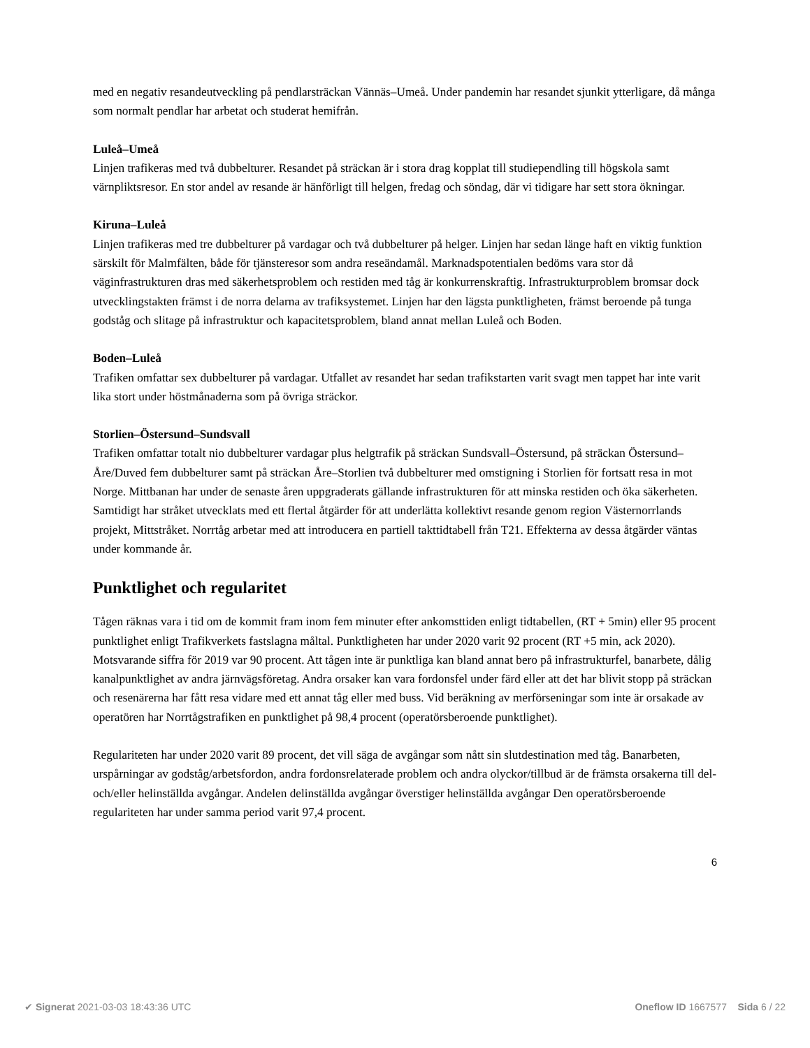med en negativ resandeutveckling på pendlarsträckan Vännäs–Umeå. Under pandemin har resandet sjunkit ytterligare, då många som normalt pendlar har arbetat och studerat hemifrån.
Luleå–Umeå
Linjen trafikeras med två dubbelturer. Resandet på sträckan är i stora drag kopplat till studiependling till högskola samt värnpliktsresor. En stor andel av resande är hänförligt till helgen, fredag och söndag, där vi tidigare har sett stora ökningar.
Kiruna–Luleå
Linjen trafikeras med tre dubbelturer på vardagar och två dubbelturer på helger. Linjen har sedan länge haft en viktig funktion särskilt för Malmfälten, både för tjänsteresor som andra reseändamål. Marknadspotentialen bedöms vara stor då väginfrastrukturen dras med säkerhetsproblem och restiden med tåg är konkurrenskraftig. Infrastrukturproblem bromsar dock utvecklingstakten främst i de norra delarna av trafiksystemet. Linjen har den lägsta punktligheten, främst beroende på tunga godståg och slitage på infrastruktur och kapacitetsproblem, bland annat mellan Luleå och Boden.
Boden–Luleå
Trafiken omfattar sex dubbelturer på vardagar. Utfallet av resandet har sedan trafikstarten varit svagt men tappet har inte varit lika stort under höstmånaderna som på övriga sträckor.
Storlien–Östersund–Sundsvall
Trafiken omfattar totalt nio dubbelturer vardagar plus helgtrafik på sträckan Sundsvall–Östersund, på sträckan Östersund–Åre/Duved fem dubbelturer samt på sträckan Åre–Storlien två dubbelturer med omstigning i Storlien för fortsatt resa in mot Norge. Mittbanan har under de senaste åren uppgraderats gällande infrastrukturen för att minska restiden och öka säkerheten. Samtidigt har stråket utvecklats med ett flertal åtgärder för att underlätta kollektivt resande genom region Västernorrlands projekt, Mittstråket. Norrtåg arbetar med att introducera en partiell takttidtabell från T21. Effekterna av dessa åtgärder väntas under kommande år.
Punktlighet och regularitet
Tågen räknas vara i tid om de kommit fram inom fem minuter efter ankomsttiden enligt tidtabellen, (RT + 5min) eller 95 procent punktlighet enligt Trafikverkets fastslagna måltal. Punktligheten har under 2020 varit 92 procent (RT +5 min, ack 2020). Motsvarande siffra för 2019 var 90 procent. Att tågen inte är punktliga kan bland annat bero på infrastrukturfel, banarbete, dålig kanalpunktlighet av andra järnvägsföretag. Andra orsaker kan vara fordonsfel under färd eller att det har blivit stopp på sträckan och resenärerna har fått resa vidare med ett annat tåg eller med buss. Vid beräkning av merförseningar som inte är orsakade av operatören har Norrtågstrafiken en punktlighet på 98,4 procent (operatörsberoende punktlighet).
Regulariteten har under 2020 varit 89 procent, det vill säga de avgångar som nått sin slutdestination med tåg. Banarbeten, urspårningar av godståg/arbetsfordon, andra fordonsrelaterade problem och andra olyckor/tillbud är de främsta orsakerna till del- och/eller helinställda avgångar. Andelen delinställda avgångar överstiger helinställda avgångar Den operatörsberoende regulariteten har under samma period varit 97,4 procent.
6
✔ Signerat 2021-03-03 18:43:36 UTC Oneflow ID 1667577 Sida 6 / 22